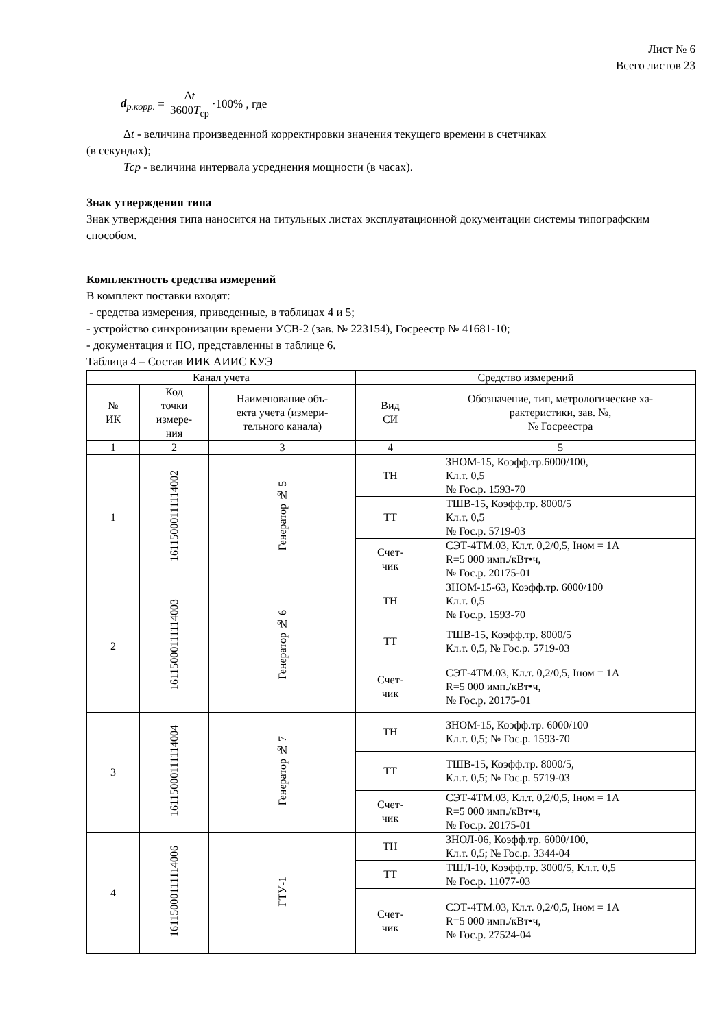Лист № 6
Всего листов 23
d<sub>р.корр.</sub> = Δt 3600T<sub>ср</sub> ·100% , где
Δt - величина произведенной корректировки значения текущего времени в счетчиках
(в секундах);
Тср - величина интервала усреднения мощности (в часах).
Знак утверждения типа
Знак утверждения типа наносится на титульных листах эксплуатационной документации системы типографским способом.
Комплектность средства измерений
В комплект поставки входят:
- средства измерения, приведенные, в таблицах 4 и 5;
- устройство синхронизации времени УСВ-2 (зав. № 223154), Госреестр № 41681-10;
- документация и ПО, представленны в таблице 6.
Таблица 4 – Состав ИИК АИИС КУЭ
| Канал учета | | | Средство измерений | |
| --- | --- | --- | --- | --- |
| № ИК | Код точки измере- ния | Наименование объ- екта учета (измери- тельного канала) | Вид СИ | Обозначение, тип, метрологические ха- рактеристики, зав. №, № Госреестра |
| 1 | 2 | 3 | 4 | 5 |
| 1 | 16115000111114002 | Генератор № 5 | ТН | ЗНОМ-15, Коэфф.тр.6000/100, Кл.т. 0,5 № Гос.р. 1593-70 |
| | | | ТТ | ТШВ-15, Коэфф.тр. 8000/5 Кл.т. 0,5 № Гос.р. 5719-03 |
| | | | Счет- чик | СЭТ-4ТМ.03, Кл.т. 0,2/0,5, Iном = 1А R=5 000 имп./кВт•ч, № Гос.р. 20175-01 |
| 2 | 16115000111114003 | Генератор № 6 | ТН | ЗНОМ-15-63, Коэфф.тр. 6000/100 Кл.т. 0,5 № Гос.р. 1593-70 |
| | | | ТТ | ТШВ-15, Коэфф.тр. 8000/5 Кл.т. 0,5, № Гос.р. 5719-03 |
| | | | Счет- чик | СЭТ-4ТМ.03, Кл.т. 0,2/0,5, Iном = 1А R=5 000 имп./кВт•ч, № Гос.р. 20175-01 |
| 3 | 16115000111114004 | Генератор № 7 | ТН | ЗНОМ-15, Коэфф.тр. 6000/100 Кл.т. 0,5; № Гос.р. 1593-70 |
| | | | ТТ | ТШВ-15, Коэфф.тр. 8000/5, Кл.т. 0,5; № Гос.р. 5719-03 |
| | | | Счет- чик | СЭТ-4ТМ.03, Кл.т. 0,2/0,5, Iном = 1А R=5 000 имп./кВт•ч, № Гос.р. 20175-01 |
| 4 | 16115000111114006 | ГТУ-1 | ТН | ЗНОЛ-06, Коэфф.тр. 6000/100, Кл.т. 0,5; № Гос.р. 3344-04 |
| | | | ТТ | ТШЛ-10, Коэфф.тр. 3000/5, Кл.т. 0,5 № Гос.р. 11077-03 |
| | | | Счет- чик | СЭТ-4ТМ.03, Кл.т. 0,2/0,5, Iном = 1А R=5 000 имп./кВт•ч, № Гос.р. 27524-04 |